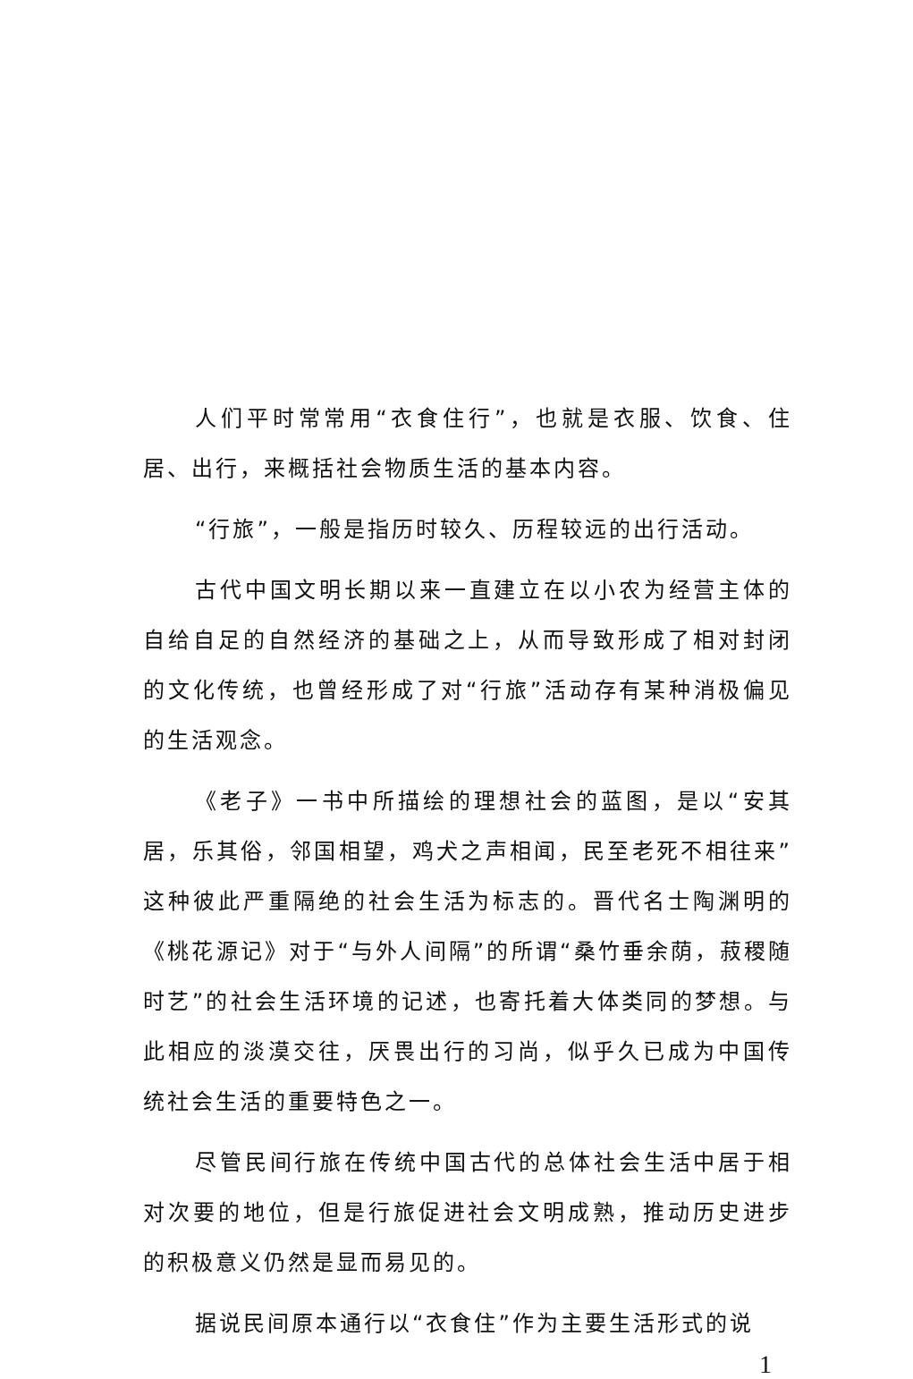人们平时常常用“衣食住行”，也就是衣服、饮食、住居、出行，来概括社会物质生活的基本内容。
“行旅”，一般是指历时较久、历程较远的出行活动。
古代中国文明长期以来一直建立在以小农为经营主体的自给自足的自然经济的基础之上，从而导致形成了相对封闭的文化传统，也曾经形成了对“行旅”活动存有某种消极偏见的生活观念。
《老子》一书中所描绘的理想社会的蓝图，是以“安其居，乐其俗，邻国相望，鸡犬之声相闻，民至老死不相往来”这种彼此严重隔绝的社会生活为标志的。晋代名士陶渊明的《桃花源记》对于“与外人间隔”的所谓“桑竹垂余荫，菽稷随时艺”的社会生活环境的记述，也寄托着大体类同的梦想。与此相应的淡漠交往，厌畏出行的习尚，似乎久已成为中国传统社会生活的重要特色之一。
尽管民间行旅在传统中国古代的总体社会生活中居于相对次要的地位，但是行旅促进社会文明成熟，推动历史进步的积极意义仍然是显而易见的。
据说民间原本通行以“衣食住”作为主要生活形式的说
1